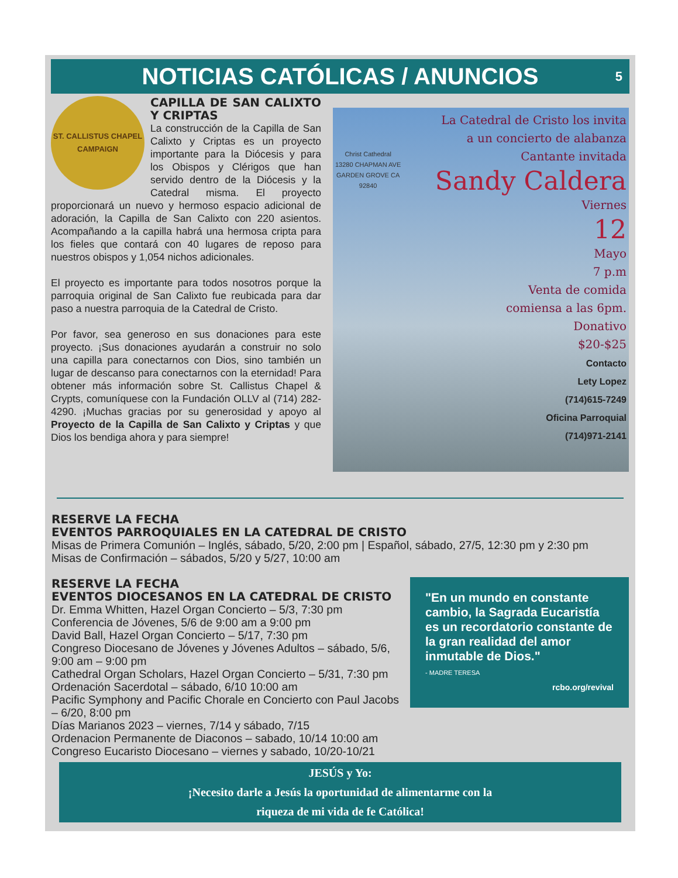NOTICIAS CATÓLICAS / ANUNCIOS 5
ST. CALLISTUS CHAPEL
CAMPAIGN
CAPILLA DE SAN CALIXTO Y CRIPTAS
La construcción de la Capilla de San Calixto y Criptas es un proyecto importante para la Diócesis y para los Obispos y Clérigos que han servido dentro de la Diócesis y la Catedral misma. El proyecto proporcionará un nuevo y hermoso espacio adicional de adoración, la Capilla de San Calixto con 220 asientos. Acompañando a la capilla habrá una hermosa cripta para los fieles que contará con 40 lugares de reposo para nuestros obispos y 1,054 nichos adicionales.
El proyecto es importante para todos nosotros porque la parroquia original de San Calixto fue reubicada para dar paso a nuestra parroquia de la Catedral de Cristo.
Por favor, sea generoso en sus donaciones para este proyecto. ¡Sus donaciones ayudarán a construir no solo una capilla para conectarnos con Dios, sino también un lugar de descanso para conectarnos con la eternidad! Para obtener más información sobre St. Callistus Chapel & Crypts, comuníquese con la Fundación OLLV al (714) 282-4290. ¡Muchas gracias por su generosidad y apoyo al Proyecto de la Capilla de San Calixto y Criptas y que Dios los bendiga ahora y para siempre!
Christ Cathedral
13280 CHAPMAN AVE
GARDEN GROVE CA
92840
La Catedral de Cristo los invita
a un concierto de alabanza
Cantante invitada
Sandy Caldera
Viernes
12
Mayo
7 p.m
Venta de comida
comiensa a las 6pm.
Donativo
$20-$25
Contacto
Lety Lopez
(714)615-7249
Oficina Parroquial
(714)971-2141
RESERVE LA FECHA
EVENTOS PARROQUIALES EN LA CATEDRAL DE CRISTO
Misas de Primera Comunión – Inglés, sábado, 5/20, 2:00 pm | Español, sábado, 27/5, 12:30 pm y 2:30 pm
Misas de Confirmación – sábados, 5/20 y 5/27, 10:00 am
"En un mundo en constante cambio, la Sagrada Eucaristía es un recordatorio constante de la gran realidad del amor inmutable de Dios."
- MADRE TERESA
rcbo.org/revival
RESERVE LA FECHA
EVENTOS DIOCESANOS EN LA CATEDRAL DE CRISTO
Dr. Emma Whitten, Hazel Organ Concierto – 5/3, 7:30 pm
Conferencia de Jóvenes, 5/6 de 9:00 am a 9:00 pm
David Ball, Hazel Organ Concierto – 5/17, 7:30 pm
Congreso Diocesano de Jóvenes y Jóvenes Adultos – sábado, 5/6, 9:00 am – 9:00 pm
Cathedral Organ Scholars, Hazel Organ Concierto – 5/31, 7:30 pm
Ordenación Sacerdotal – sábado, 6/10 10:00 am
Pacific Symphony and Pacific Chorale en Concierto con Paul Jacobs – 6/20, 8:00 pm
Días Marianos 2023 – viernes, 7/14 y sábado, 7/15
Ordenacion Permanente de Diaconos – sabado, 10/14 10:00 am
Congreso Eucaristo Diocesano – viernes y sabado, 10/20-10/21
JESÚS y Yo:
¡Necesito darle a Jesús la oportunidad de alimentarme con la
riqueza de mi vida de fe Católica!